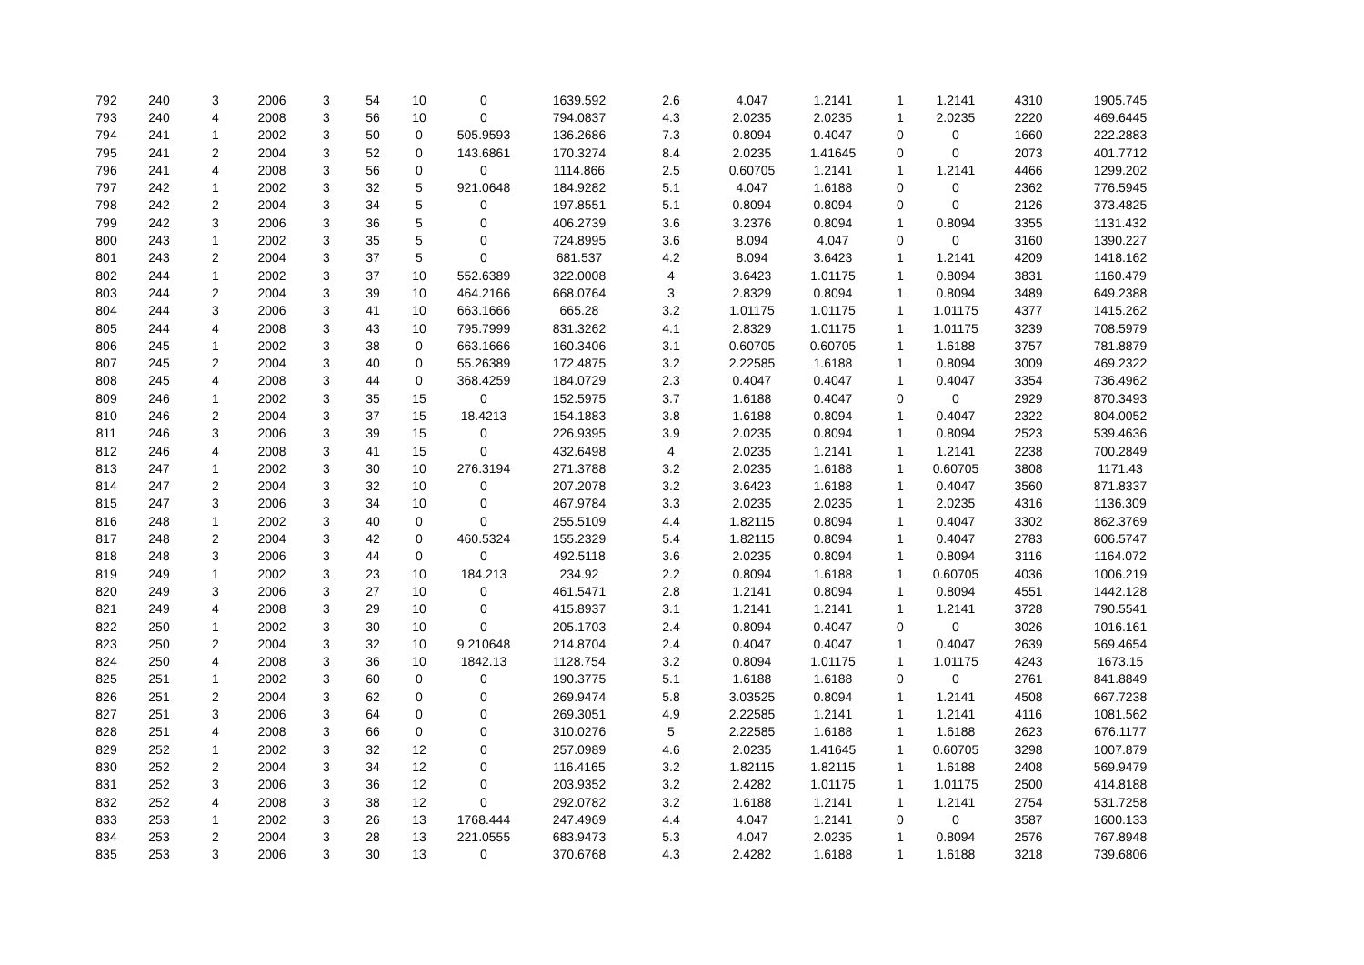| 792 | 240 | 3 | 2006 | 3 | 54 | 10 | 0 | 1639.592 | 2.6 | 4.047 | 1.2141 | 1 | 1.2141 | 4310 | 1905.745 |
| 793 | 240 | 4 | 2008 | 3 | 56 | 10 | 0 | 794.0837 | 4.3 | 2.0235 | 2.0235 | 1 | 2.0235 | 2220 | 469.6445 |
| 794 | 241 | 1 | 2002 | 3 | 50 | 0 | 505.9593 | 136.2686 | 7.3 | 0.8094 | 0.4047 | 0 | 0 | 1660 | 222.2883 |
| 795 | 241 | 2 | 2004 | 3 | 52 | 0 | 143.6861 | 170.3274 | 8.4 | 2.0235 | 1.41645 | 0 | 0 | 2073 | 401.7712 |
| 796 | 241 | 4 | 2008 | 3 | 56 | 0 | 0 | 1114.866 | 2.5 | 0.60705 | 1.2141 | 1 | 1.2141 | 4466 | 1299.202 |
| 797 | 242 | 1 | 2002 | 3 | 32 | 5 | 921.0648 | 184.9282 | 5.1 | 4.047 | 1.6188 | 0 | 0 | 2362 | 776.5945 |
| 798 | 242 | 2 | 2004 | 3 | 34 | 5 | 0 | 197.8551 | 5.1 | 0.8094 | 0.8094 | 0 | 0 | 2126 | 373.4825 |
| 799 | 242 | 3 | 2006 | 3 | 36 | 5 | 0 | 406.2739 | 3.6 | 3.2376 | 0.8094 | 1 | 0.8094 | 3355 | 1131.432 |
| 800 | 243 | 1 | 2002 | 3 | 35 | 5 | 0 | 724.8995 | 3.6 | 8.094 | 4.047 | 0 | 0 | 3160 | 1390.227 |
| 801 | 243 | 2 | 2004 | 3 | 37 | 5 | 0 | 681.537 | 4.2 | 8.094 | 3.6423 | 1 | 1.2141 | 4209 | 1418.162 |
| 802 | 244 | 1 | 2002 | 3 | 37 | 10 | 552.6389 | 322.0008 | 4 | 3.6423 | 1.01175 | 1 | 0.8094 | 3831 | 1160.479 |
| 803 | 244 | 2 | 2004 | 3 | 39 | 10 | 464.2166 | 668.0764 | 3 | 2.8329 | 0.8094 | 1 | 0.8094 | 3489 | 649.2388 |
| 804 | 244 | 3 | 2006 | 3 | 41 | 10 | 663.1666 | 665.28 | 3.2 | 1.01175 | 1.01175 | 1 | 1.01175 | 4377 | 1415.262 |
| 805 | 244 | 4 | 2008 | 3 | 43 | 10 | 795.7999 | 831.3262 | 4.1 | 2.8329 | 1.01175 | 1 | 1.01175 | 3239 | 708.5979 |
| 806 | 245 | 1 | 2002 | 3 | 38 | 0 | 663.1666 | 160.3406 | 3.1 | 0.60705 | 0.60705 | 1 | 1.6188 | 3757 | 781.8879 |
| 807 | 245 | 2 | 2004 | 3 | 40 | 0 | 55.26389 | 172.4875 | 3.2 | 2.22585 | 1.6188 | 1 | 0.8094 | 3009 | 469.2322 |
| 808 | 245 | 4 | 2008 | 3 | 44 | 0 | 368.4259 | 184.0729 | 2.3 | 0.4047 | 0.4047 | 1 | 0.4047 | 3354 | 736.4962 |
| 809 | 246 | 1 | 2002 | 3 | 35 | 15 | 0 | 152.5975 | 3.7 | 1.6188 | 0.4047 | 0 | 0 | 2929 | 870.3493 |
| 810 | 246 | 2 | 2004 | 3 | 37 | 15 | 18.4213 | 154.1883 | 3.8 | 1.6188 | 0.8094 | 1 | 0.4047 | 2322 | 804.0052 |
| 811 | 246 | 3 | 2006 | 3 | 39 | 15 | 0 | 226.9395 | 3.9 | 2.0235 | 0.8094 | 1 | 0.8094 | 2523 | 539.4636 |
| 812 | 246 | 4 | 2008 | 3 | 41 | 15 | 0 | 432.6498 | 4 | 2.0235 | 1.2141 | 1 | 1.2141 | 2238 | 700.2849 |
| 813 | 247 | 1 | 2002 | 3 | 30 | 10 | 276.3194 | 271.3788 | 3.2 | 2.0235 | 1.6188 | 1 | 0.60705 | 3808 | 1171.43 |
| 814 | 247 | 2 | 2004 | 3 | 32 | 10 | 0 | 207.2078 | 3.2 | 3.6423 | 1.6188 | 1 | 0.4047 | 3560 | 871.8337 |
| 815 | 247 | 3 | 2006 | 3 | 34 | 10 | 0 | 467.9784 | 3.3 | 2.0235 | 2.0235 | 1 | 2.0235 | 4316 | 1136.309 |
| 816 | 248 | 1 | 2002 | 3 | 40 | 0 | 0 | 255.5109 | 4.4 | 1.82115 | 0.8094 | 1 | 0.4047 | 3302 | 862.3769 |
| 817 | 248 | 2 | 2004 | 3 | 42 | 0 | 460.5324 | 155.2329 | 5.4 | 1.82115 | 0.8094 | 1 | 0.4047 | 2783 | 606.5747 |
| 818 | 248 | 3 | 2006 | 3 | 44 | 0 | 0 | 492.5118 | 3.6 | 2.0235 | 0.8094 | 1 | 0.8094 | 3116 | 1164.072 |
| 819 | 249 | 1 | 2002 | 3 | 23 | 10 | 184.213 | 234.92 | 2.2 | 0.8094 | 1.6188 | 1 | 0.60705 | 4036 | 1006.219 |
| 820 | 249 | 3 | 2006 | 3 | 27 | 10 | 0 | 461.5471 | 2.8 | 1.2141 | 0.8094 | 1 | 0.8094 | 4551 | 1442.128 |
| 821 | 249 | 4 | 2008 | 3 | 29 | 10 | 0 | 415.8937 | 3.1 | 1.2141 | 1.2141 | 1 | 1.2141 | 3728 | 790.5541 |
| 822 | 250 | 1 | 2002 | 3 | 30 | 10 | 0 | 205.1703 | 2.4 | 0.8094 | 0.4047 | 0 | 0 | 3026 | 1016.161 |
| 823 | 250 | 2 | 2004 | 3 | 32 | 10 | 9.210648 | 214.8704 | 2.4 | 0.4047 | 0.4047 | 1 | 0.4047 | 2639 | 569.4654 |
| 824 | 250 | 4 | 2008 | 3 | 36 | 10 | 1842.13 | 1128.754 | 3.2 | 0.8094 | 1.01175 | 1 | 1.01175 | 4243 | 1673.15 |
| 825 | 251 | 1 | 2002 | 3 | 60 | 0 | 0 | 190.3775 | 5.1 | 1.6188 | 1.6188 | 0 | 0 | 2761 | 841.8849 |
| 826 | 251 | 2 | 2004 | 3 | 62 | 0 | 0 | 269.9474 | 5.8 | 3.03525 | 0.8094 | 1 | 1.2141 | 4508 | 667.7238 |
| 827 | 251 | 3 | 2006 | 3 | 64 | 0 | 0 | 269.3051 | 4.9 | 2.22585 | 1.2141 | 1 | 1.2141 | 4116 | 1081.562 |
| 828 | 251 | 4 | 2008 | 3 | 66 | 0 | 0 | 310.0276 | 5 | 2.22585 | 1.6188 | 1 | 1.6188 | 2623 | 676.1177 |
| 829 | 252 | 1 | 2002 | 3 | 32 | 12 | 0 | 257.0989 | 4.6 | 2.0235 | 1.41645 | 1 | 0.60705 | 3298 | 1007.879 |
| 830 | 252 | 2 | 2004 | 3 | 34 | 12 | 0 | 116.4165 | 3.2 | 1.82115 | 1.82115 | 1 | 1.6188 | 2408 | 569.9479 |
| 831 | 252 | 3 | 2006 | 3 | 36 | 12 | 0 | 203.9352 | 3.2 | 2.4282 | 1.01175 | 1 | 1.01175 | 2500 | 414.8188 |
| 832 | 252 | 4 | 2008 | 3 | 38 | 12 | 0 | 292.0782 | 3.2 | 1.6188 | 1.2141 | 1 | 1.2141 | 2754 | 531.7258 |
| 833 | 253 | 1 | 2002 | 3 | 26 | 13 | 1768.444 | 247.4969 | 4.4 | 4.047 | 1.2141 | 0 | 0 | 3587 | 1600.133 |
| 834 | 253 | 2 | 2004 | 3 | 28 | 13 | 221.0555 | 683.9473 | 5.3 | 4.047 | 2.0235 | 1 | 0.8094 | 2576 | 767.8948 |
| 835 | 253 | 3 | 2006 | 3 | 30 | 13 | 0 | 370.6768 | 4.3 | 2.4282 | 1.6188 | 1 | 1.6188 | 3218 | 739.6806 |